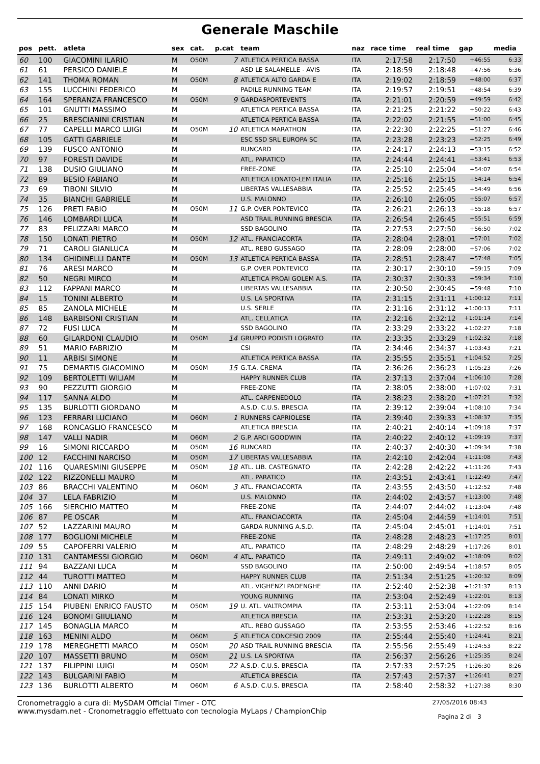Generale Maschile
| pos | pett. | atleta | sex | cat. | p.cat | team | naz | race time | real time | gap | media |
| --- | --- | --- | --- | --- | --- | --- | --- | --- | --- | --- | --- |
| 60 | 100 | GIACOMINI ILARIO | M | O50M | 7 | ATLETICA PERTICA BASSA | ITA | 2:17:58 | 2:17:50 | +46:55 | 6:33 |
| 61 | 61 | PERSICO DANIELE | M | | | ASD LE SALAMELLE - AVIS | ITA | 2:18:59 | 2:18:48 | +47:56 | 6:36 |
| 62 | 141 | THOMA ROMAN | M | O50M | 8 | ATLETICA ALTO GARDA E | ITA | 2:19:02 | 2:18:59 | +48:00 | 6:37 |
| 63 | 155 | LUCCHINI FEDERICO | M | | | PADILE RUNNING TEAM | ITA | 2:19:57 | 2:19:51 | +48:54 | 6:39 |
| 64 | 164 | SPERANZA FRANCESCO | M | O50M | 9 | GARDASPORTEVENTS | ITA | 2:21:01 | 2:20:59 | +49:59 | 6:42 |
| 65 | 101 | GNUTTI MASSIMO | M | | | ATLETICA PERTICA BASSA | ITA | 2:21:25 | 2:21:22 | +50:22 | 6:43 |
| 66 | 25 | BRESCIANINI CRISTIAN | M | | | ATLETICA PERTICA BASSA | ITA | 2:22:02 | 2:21:55 | +51:00 | 6:45 |
| 67 | 77 | CAPELLI MARCO LUIGI | M | O50M | 10 | ATLETICA MARATHON | ITA | 2:22:30 | 2:22:25 | +51:27 | 6:46 |
| 68 | 105 | GATTI GABRIELE | M | | | ESC SSD SRL EUROPA SC | ITA | 2:23:28 | 2:23:23 | +52:25 | 6:49 |
| 69 | 139 | FUSCO ANTONIO | M | | | RUNCARD | ITA | 2:24:17 | 2:24:13 | +53:15 | 6:52 |
| 70 | 97 | FORESTI DAVIDE | M | | | ATL. PARATICO | ITA | 2:24:44 | 2:24:41 | +53:41 | 6:53 |
| 71 | 138 | DUSIO GIULIANO | M | | | FREE-ZONE | ITA | 2:25:10 | 2:25:04 | +54:07 | 6:54 |
| 72 | 89 | BESIO FABIANO | M | | | ATLETICA LONATO-LEM ITALIA | ITA | 2:25:16 | 2:25:15 | +54:14 | 6:54 |
| 73 | 69 | TIBONI SILVIO | M | | | LIBERTAS VALLESABBIA | ITA | 2:25:52 | 2:25:45 | +54:49 | 6:56 |
| 74 | 35 | BIANCHI GABRIELE | M | | | U.S. MALONNO | ITA | 2:26:10 | 2:26:05 | +55:07 | 6:57 |
| 75 | 126 | PRETI FABIO | M | O50M | 11 | G.P. OVER PONTEVICO | ITA | 2:26:21 | 2:26:13 | +55:18 | 6:57 |
| 76 | 146 | LOMBARDI LUCA | M | | | ASD TRAIL RUNNING BRESCIA | ITA | 2:26:54 | 2:26:45 | +55:51 | 6:59 |
| 77 | 83 | PELIZZARI MARCO | M | | | SSD BAGOLINO | ITA | 2:27:53 | 2:27:50 | +56:50 | 7:02 |
| 78 | 150 | LONATI PIETRO | M | O50M | 12 | ATL. FRANCIACORTA | ITA | 2:28:04 | 2:28:01 | +57:01 | 7:02 |
| 79 | 71 | CAROLI GIANLUCA | M | | | ATL. REBO GUSSAGO | ITA | 2:28:09 | 2:28:00 | +57:06 | 7:02 |
| 80 | 134 | GHIDINELLI DANTE | M | O50M | 13 | ATLETICA PERTICA BASSA | ITA | 2:28:51 | 2:28:47 | +57:48 | 7:05 |
| 81 | 76 | ARESI MARCO | M | | | G.P. OVER PONTEVICO | ITA | 2:30:17 | 2:30:10 | +59:15 | 7:09 |
| 82 | 50 | NEGRI MIRCO | M | | | ATLETICA PROAI GOLEM A.S. | ITA | 2:30:37 | 2:30:33 | +59:34 | 7:10 |
| 83 | 112 | FAPPANI MARCO | M | | | LIBERTAS VALLESABBIA | ITA | 2:30:50 | 2:30:45 | +59:48 | 7:10 |
| 84 | 15 | TONINI ALBERTO | M | | | U.S. LA SPORTIVA | ITA | 2:31:15 | 2:31:11 | +1:00:12 | 7:11 |
| 85 | 85 | ZANOLA MICHELE | M | | | U.S. SERLE | ITA | 2:31:16 | 2:31:12 | +1:00:13 | 7:11 |
| 86 | 148 | BARBISONI CRISTIAN | M | | | ATL. CELLATICA | ITA | 2:32:16 | 2:32:12 | +1:01:14 | 7:14 |
| 87 | 72 | FUSI LUCA | M | | | SSD BAGOLINO | ITA | 2:33:29 | 2:33:22 | +1:02:27 | 7:18 |
| 88 | 60 | GILARDONI CLAUDIO | M | O50M | 14 | GRUPPO PODISTI LOGRATO | ITA | 2:33:35 | 2:33:29 | +1:02:32 | 7:18 |
| 89 | 51 | MARIO FABRIZIO | M | | | CSI | ITA | 2:34:46 | 2:34:37 | +1:03:43 | 7:21 |
| 90 | 11 | ARBISI SIMONE | M | | | ATLETICA PERTICA BASSA | ITA | 2:35:55 | 2:35:51 | +1:04:52 | 7:25 |
| 91 | 75 | DEMARTIS GIACOMINO | M | O50M | 15 | G.T.A. CREMA | ITA | 2:36:26 | 2:36:23 | +1:05:23 | 7:26 |
| 92 | 109 | BERTOLETTI WILIAM | M | | | HAPPY RUNNER CLUB | ITA | 2:37:13 | 2:37:04 | +1:06:10 | 7:28 |
| 93 | 90 | PEZZUTTI GIORGIO | M | | | FREE-ZONE | ITA | 2:38:05 | 2:38:00 | +1:07:02 | 7:31 |
| 94 | 117 | SANNA ALDO | M | | | ATL. CARPENEDOLO | ITA | 2:38:23 | 2:38:20 | +1:07:21 | 7:32 |
| 95 | 135 | BURLOTTI GIORDANO | M | | | A.S.D. C.U.S. BRESCIA | ITA | 2:39:12 | 2:39:04 | +1:08:10 | 7:34 |
| 96 | 123 | FERRARI LUCIANO | M | O60M | 1 | RUNNERS CAPRIOLESE | ITA | 2:39:40 | 2:39:33 | +1:08:37 | 7:35 |
| 97 | 168 | RONCAGLIO FRANCESCO | M | | | ATLETICA BRESCIA | ITA | 2:40:21 | 2:40:14 | +1:09:18 | 7:37 |
| 98 | 147 | VALLI NADIR | M | O60M | 2 | G.P. ARCI GOODWIN | ITA | 2:40:22 | 2:40:12 | +1:09:19 | 7:37 |
| 99 | 16 | SIMONI RICCARDO | M | O50M | 16 | RUNCARD | ITA | 2:40:37 | 2:40:30 | +1:09:34 | 7:38 |
| 100 | 12 | FACCHINI NARCISO | M | O50M | 17 | LIBERTAS VALLESABBIA | ITA | 2:42:10 | 2:42:04 | +1:11:08 | 7:43 |
| 101 | 116 | QUARESMINI GIUSEPPE | M | O50M | 18 | ATL. LIB. CASTEGNATO | ITA | 2:42:28 | 2:42:22 | +1:11:26 | 7:43 |
| 102 | 122 | RIZZONELLI MAURO | M | | | ATL. PARATICO | ITA | 2:43:51 | 2:43:41 | +1:12:49 | 7:47 |
| 103 | 86 | BRACCHI VALENTINO | M | O60M | 3 | ATL. FRANCIACORTA | ITA | 2:43:55 | 2:43:50 | +1:12:52 | 7:48 |
| 104 | 37 | LELA FABRIZIO | M | | | U.S. MALONNO | ITA | 2:44:02 | 2:43:57 | +1:13:00 | 7:48 |
| 105 | 166 | SIERCHIO MATTEO | M | | | FREE-ZONE | ITA | 2:44:07 | 2:44:02 | +1:13:04 | 7:48 |
| 106 | 87 | PE OSCAR | M | | | ATL. FRANCIACORTA | ITA | 2:45:04 | 2:44:59 | +1:14:01 | 7:51 |
| 107 | 52 | LAZZARINI MAURO | M | | | GARDA RUNNING A.S.D. | ITA | 2:45:04 | 2:45:01 | +1:14:01 | 7:51 |
| 108 | 177 | BOGLIONI MICHELE | M | | | FREE-ZONE | ITA | 2:48:28 | 2:48:23 | +1:17:25 | 8:01 |
| 109 | 55 | CAPOFERRI VALERIO | M | | | ATL. PARATICO | ITA | 2:48:29 | 2:48:29 | +1:17:26 | 8:01 |
| 110 | 131 | CANTAMESSI GIORGIO | M | O60M | 4 | ATL. PARATICO | ITA | 2:49:11 | 2:49:02 | +1:18:09 | 8:02 |
| 111 | 94 | BAZZANI LUCA | M | | | SSD BAGOLINO | ITA | 2:50:00 | 2:49:54 | +1:18:57 | 8:05 |
| 112 | 44 | TUROTTI MATTEO | M | | | HAPPY RUNNER CLUB | ITA | 2:51:34 | 2:51:25 | +1:20:32 | 8:09 |
| 113 | 110 | ANNI DARIO | M | | | ATL. VIGHENZI PADENGHE | ITA | 2:52:40 | 2:52:38 | +1:21:37 | 8:13 |
| 114 | 84 | LONATI MIRKO | M | | | YOUNG RUNNING | ITA | 2:53:04 | 2:52:49 | +1:22:01 | 8:13 |
| 115 | 154 | PIUBENI ENRICO FAUSTO | M | O50M | 19 | U. ATL. VALTROMPIA | ITA | 2:53:11 | 2:53:04 | +1:22:09 | 8:14 |
| 116 | 124 | BONOMI GIIULIANO | M | | | ATLETICA BRESCIA | ITA | 2:53:31 | 2:53:20 | +1:22:28 | 8:15 |
| 117 | 145 | BONAGLIA MARCO | M | | | ATL. REBO GUSSAGO | ITA | 2:53:55 | 2:53:46 | +1:22:52 | 8:16 |
| 118 | 163 | MENINI ALDO | M | O60M | 5 | ATLETICA CONCESIO 2009 | ITA | 2:55:44 | 2:55:40 | +1:24:41 | 8:21 |
| 119 | 178 | MEREGHETTI MARCO | M | O50M | 20 | ASD TRAIL RUNNING BRESCIA | ITA | 2:55:56 | 2:55:49 | +1:24:53 | 8:22 |
| 120 | 107 | MASSETTI BRUNO | M | O50M | 21 | U.S. LA SPORTIVA | ITA | 2:56:37 | 2:56:26 | +1:25:35 | 8:24 |
| 121 | 137 | FILIPPINI LUIGI | M | O50M | 22 | A.S.D. C.U.S. BRESCIA | ITA | 2:57:33 | 2:57:25 | +1:26:30 | 8:26 |
| 122 | 143 | BULGARINI FABIO | M | | | ATLETICA BRESCIA | ITA | 2:57:43 | 2:57:37 | +1:26:41 | 8:27 |
| 123 | 136 | BURLOTTI ALBERTO | M | O60M | 6 | A.S.D. C.U.S. BRESCIA | ITA | 2:58:40 | 2:58:32 | +1:27:38 | 8:30 |
Cronometraggio a cura di: MySDAM Official Timer - OTC
www.mysdam.net - Cronometraggio effettuato con tecnologia MyLaps / ChampionChip
27/05/2016 08:43
Pagina 2 di 3